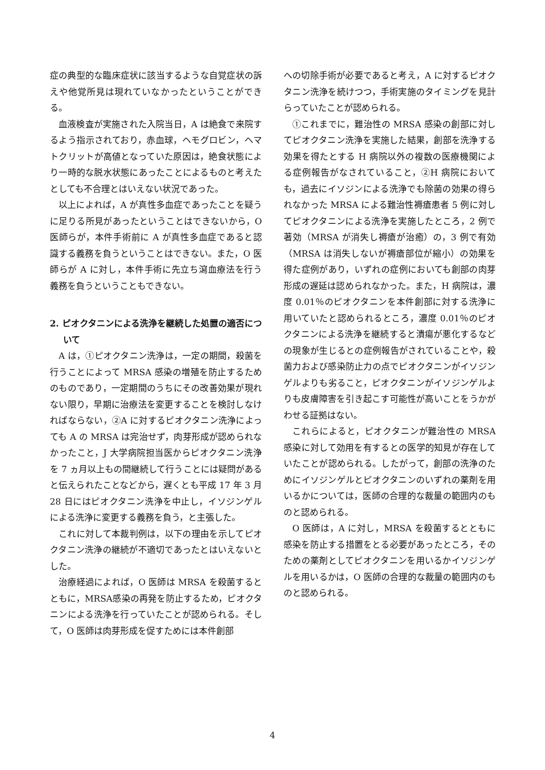症の典型的な臨床症状に該当するような自覚症状の訴えや他覚所見は現れていなかったということができる。
血液検査が実施された入院当日，A は絶食で来院するよう指示されており，赤血球，ヘモグロビン，ヘマトクリットが高値となっていた原因は，絶食状態により一時的な脱水状態にあったことによるものと考えたとしても不合理とはいえない状況であった。
以上によれば，A が真性多血症であったことを疑うに足りる所見があったということはできないから，O 医師らが，本件手術前に A が真性多血症であると認識する義務を負うということはできない。また，O 医師らが A に対し，本件手術に先立ち瀉血療法を行う義務を負うということもできない。
2. ピオクタニンによる洗浄を継続した処置の適否について
A は，①ピオクタニン洗浄は，一定の期間，殺菌を行うことによって MRSA 感染の増殖を防止するためのものであり，一定期間のうちにその改善効果が現れない限り，早期に治療法を変更することを検討しなければならない，②A に対するピオクタニン洗浄によっても A の MRSA は完治せず，肉芽形成が認められなかったこと，J 大学病院担当医からピオクタニン洗浄を 7 ヵ月以上もの間継続して行うことには疑問があると伝えられたことなどから，遅くとも平成 17 年 3 月 28 日にはピオクタニン洗浄を中止し，イソジンゲルによる洗浄に変更する義務を負う，と主張した。
これに対して本裁判例は，以下の理由を示してピオクタニン洗浄の継続が不適切であったとはいえないとした。
治療経過によれば，O 医師は MRSA を殺菌するとともに，MRSA感染の再発を防止するため，ピオクタニンによる洗浄を行っていたことが認められる。そして，O 医師は肉芽形成を促すためには本件創部
への切除手術が必要であると考え，A に対するピオクタニン洗浄を続けつつ，手術実施のタイミングを見計らっていたことが認められる。
①これまでに，難治性の MRSA 感染の創部に対してピオクタニン洗浄を実施した結果，創部を洗浄する効果を得たとする H 病院以外の複数の医療機関による症例報告がなされていること，②H 病院においても，過去にイソジンによる洗浄でも除菌の効果の得られなかった MRSA による難治性褥瘡患者 5 例に対してピオクタニンによる洗浄を実施したところ，2 例で著効（MRSA が消失し褥瘡が治癒）の，3 例で有効（MRSA は消失しないが褥瘡部位が縮小）の効果を得た症例があり，いずれの症例においても創部の肉芽形成の遅延は認められなかった。また，H 病院は，濃度 0.01％のピオクタニンを本件創部に対する洗浄に用いていたと認められるところ，濃度 0.01％のピオクタニンによる洗浄を継続すると潰瘍が悪化するなどの現象が生じるとの症例報告がされていることや，殺菌力および感染防止力の点でピオクタニンがイソジンゲルよりも劣ること，ピオクタニンがイソジンゲルよりも皮膚障害を引き起こす可能性が高いことをうかがわせる証拠はない。
これらによると，ピオクタニンが難治性の MRSA 感染に対して効用を有するとの医学的知見が存在していたことが認められる。したがって，創部の洗浄のためにイソジンゲルとピオクタニンのいずれの薬剤を用いるかについては，医師の合理的な裁量の範囲内のものと認められる。
O 医師は，A に対し，MRSA を殺菌するとともに感染を防止する措置をとる必要があったところ，そのための薬剤としてピオクタニンを用いるかイソジンゲルを用いるかは，O 医師の合理的な裁量の範囲内のものと認められる。
4